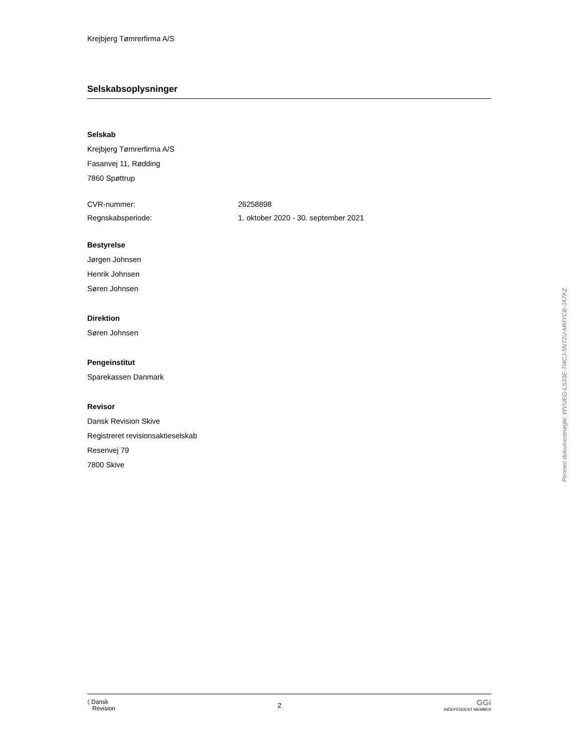Krejbjerg Tømrerfirma A/S
Selskabsoplysninger
Selskab
Krejbjerg Tømrerfirma A/S
Fasanvej 11, Rødding
7860 Spøttrup
CVR-nummer: 26258898
Regnskabsperiode: 1. oktober 2020 - 30. september 2021
Bestyrelse
Jørgen Johnsen
Henrik Johnsen
Søren Johnsen
Direktion
Søren Johnsen
Pengeinstitut
Sparekassen Danmark
Revisor
Dansk Revision Skive
Registreret revisionsaktieselskab
Resenvej 79
7800 Skive
⟨ Dansk
Revision
2
GGi
INDEPENDENT MEMBER
Penneo dokumentnøgle: WVUEG-LS33E-TI4CJ-5NT2U-MMYCB-JA7KZ